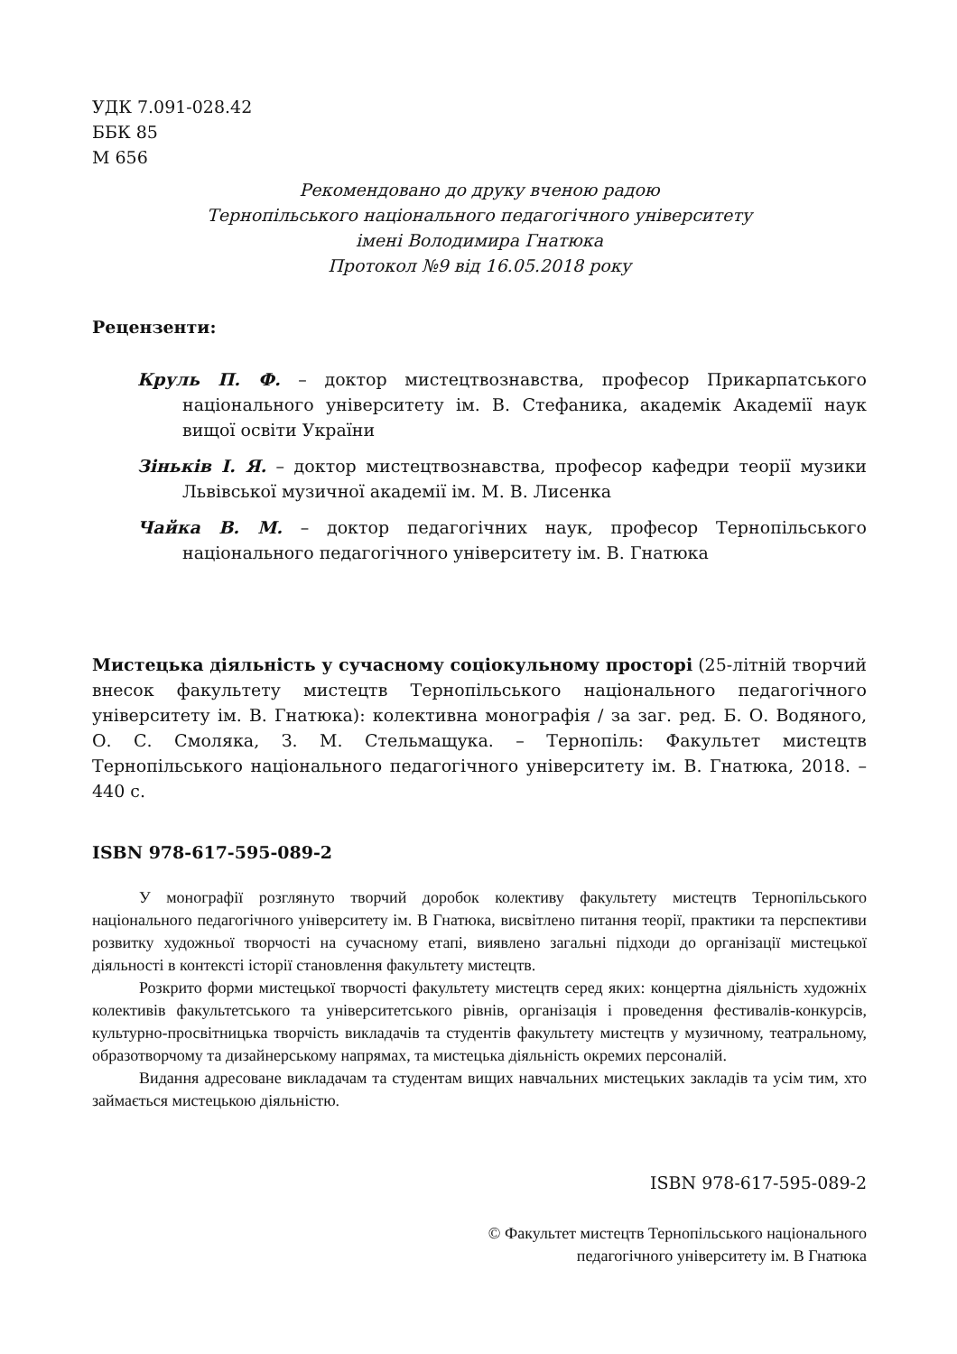УДК 7.091-028.42
ББК 85
М 656
Рекомендовано до друку вченою радою
Тернопільського національного педагогічного університету
імені Володимира Гнатюка
Протокол №9 від 16.05.2018 року
Рецензенти:
Круль П. Ф. – доктор мистецтвознавства, професор Прикарпатського національного університету ім. В. Стефаника, академік Академії наук вищої освіти України
Зіньків І. Я. – доктор мистецтвознавства, професор кафедри теорії музики Львівської музичної академії ім. М. В. Лисенка
Чайка В. М. – доктор педагогічних наук, професор Тернопільського національного педагогічного університету ім. В. Гнатюка
Мистецька діяльність у сучасному соціокульному просторі (25-літній творчий внесок факультету мистецтв Тернопільського національного педагогічного університету ім. В. Гнатюка): колективна монографія / за заг. ред. Б. О. Водяного, О. С. Смоляка, З. М. Стельмащука. – Тернопіль: Факультет мистецтв Тернопільського національного педагогічного університету ім. В. Гнатюка, 2018. – 440 с.
ISBN 978-617-595-089-2
У монографії розглянуто творчий доробок колективу факультету мистецтв Тернопільського національного педагогічного університету ім. В Гнатюка, висвітлено питання теорії, практики та перспективи розвитку художньої творчості на сучасному етапі, виявлено загальні підходи до організації мистецької діяльності в контексті історії становлення факультету мистецтв.
Розкрито форми мистецької творчості факультету мистецтв серед яких: концертна діяльність художніх колективів факультетського та університетського рівнів, організація і проведення фестивалів-конкурсів, культурно-просвітницька творчість викладачів та студентів факультету мистецтв у музичному, театральному, образотворчому та дизайнерському напрямах, та мистецька діяльність окремих персоналій.
Видання адресоване викладачам та студентам вищих навчальних мистецьких закладів та усім тим, хто займається мистецькою діяльністю.
ISBN 978-617-595-089-2
© Факультет мистецтв Тернопільського національного
педагогічного університету ім. В Гнатюка